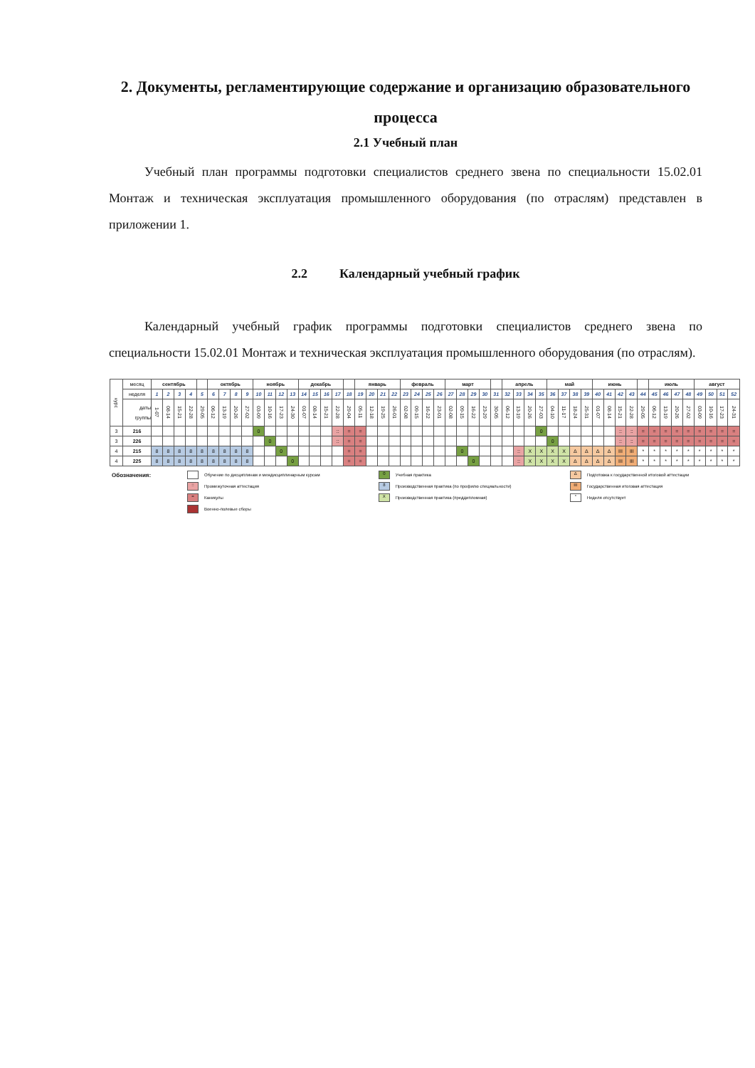2. Документы, регламентирующие содержание и организацию образовательного процесса
2.1 Учебный план
Учебный план программы подготовки специалистов среднего звена по специальности 15.02.01 Монтаж и техническая эксплуатация промышленного оборудования (по отраслям) представлен в приложении 1.
2.2 Календарный учебный график
Календарный учебный график программы подготовки специалистов среднего звена по специальности 15.02.01 Монтаж и техническая эксплуатация промышленного оборудования (по отраслям).
| курс | месяц | сентябрь | | | | | октябрь | | | | ноябрь | | | | декабрь | | | | | январь | | | | февраль | | | | март | | | | | апрель | | | | май | | | | июнь | | | | | июль | | | | август | | | |
| | неделя | 1 | 2 | 3 | 4 | 5 | 6 | 7 | 8 | 9 | 10 | 11 | 12 | 13 | 14 | 15 | 16 | 17 | 18 | 19 | 20 | 21 | 22 | 23 | 24 | 25 | 26 | 27 | 28 | 29 | 30 | 31 | 32 | 33 | 34 | 35 | 36 | 37 | 38 | 39 | 40 | 41 | 42 | 43 | 44 | 45 | 46 | 47 | 48 | 49 | 50 | 51 | 52 |
| | даты группы | 1-07 | 08-14 | 15-21 | 22-28 | 29-05 | 06-12 | 13-19 | 20-26 | 27-02 | 03-09 | 10-16 | 17-23 | 24-30 | 01-07 | 08-14 | 15-21 | 22-28 | 29-04 | 05-11 | 12-18 | 19-25 | 26-01 | 02-08 | 09-15 | 16-22 | 23-01 | 02-08 | 09-15 | 16-22 | 23-29 | 30-05 | 06-12 | 13-19 | 20-26 | 27-03 | 04-10 | 11-17 | 18-24 | 25-31 | 01-07 | 08-14 | 15-21 | 22-28 | 29-05 | 06-12 | 13-19 | 20-26 | 27-02 | 03-09 | 10-16 | 17-23 | 24-31 |
| 3 | 216 | | | | | | | | | | 0 | | | | | | | :: | = | = | | | | | | | | | | | | | | | | 0 | | | | | | | :: | :: | = | = | = | = | = | = | = | = | = |
| 3 | 226 | | | | | | | | | | | 0 | | | | | | :: | = | = | | | | | | | | | | | | | | | | | 0 | | | | | | :: | :: | = | = | = | = | = | = | = | = | = |
| 4 | 215 | 8 | 8 | 8 | 8 | 8 | 8 | 8 | 8 | 8 | | | 0 | | | | | | = | = | | | | | | | | | 0 | | | | | :: | X | X | X | X | Δ | Δ | Δ | Δ | III | III | * | * | * | * | * | * | * | * | * |
| 4 | 225 | 8 | 8 | 8 | 8 | 8 | 8 | 8 | 8 | 8 | | | | 0 | | | | | = | = | | | | | | | | | | 0 | | | | :: | X | X | X | X | Δ | Δ | Δ | Δ | III | III | * | * | * | * | * | * | * | * | * |
| Обозначения: | Обучение по дисциплинам и междисциплинарным курсам | 0 Учебная практика | Δ Подготовка к государственной итоговой аттестации |
| | :: Промежуточная аттестация | 8 Производственная практика (по профилю специальности) | III Государственная итоговая аттестация |
| | = Каникулы | X Производственная практика (преддипломная) | * Неделя отсутствует |
| | Военно-полевые сборы | | |